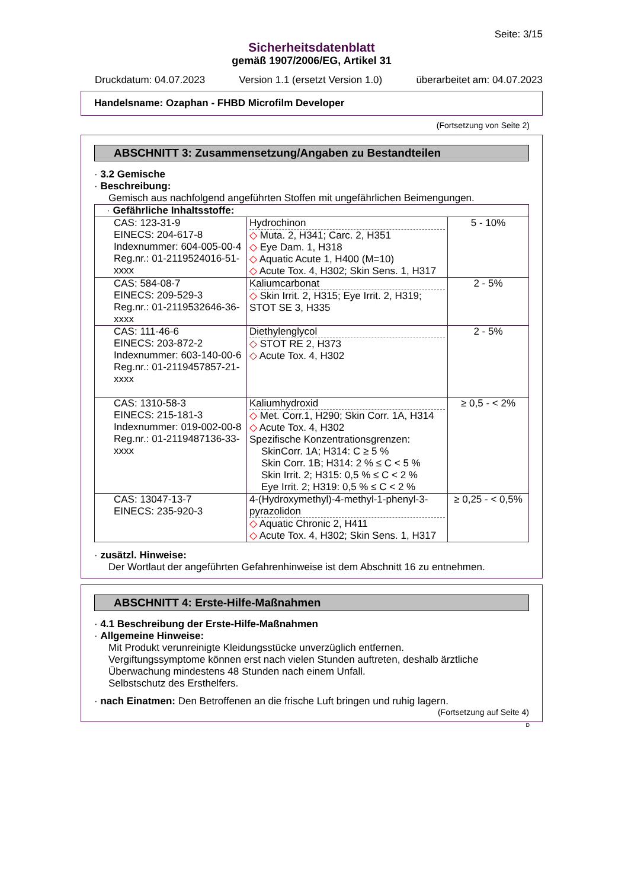Seite: 3/15
Sicherheitsdatenblatt
gemäß 1907/2006/EG, Artikel 31
Druckdatum: 04.07.2023 Version 1.1 (ersetzt Version 1.0) überarbeitet am: 04.07.2023
Handelsname: Ozaphan - FHBD Microfilm Developer
(Fortsetzung von Seite 2)
ABSCHNITT 3: Zusammensetzung/Angaben zu Bestandteilen
· 3.2 Gemische
· Beschreibung:
Gemisch aus nachfolgend angeführten Stoffen mit ungefährlichen Beimengungen.
| · Gefährliche Inhaltsstoffe: | | |
| CAS: 123-31-9 EINECS: 204-617-8 Indexnummer: 604-005-00-4 Reg.nr.: 01-2119524016-51- xxxx | Hydrochinon ◇ Muta. 2, H341; Carc. 2, H351 ◇ Eye Dam. 1, H318 ◇ Aquatic Acute 1, H400 (M=10) ◇ Acute Tox. 4, H302; Skin Sens. 1, H317 | 5 - 10% |
| CAS: 584-08-7 EINECS: 209-529-3 Reg.nr.: 01-2119532646-36- xxxx | Kaliumcarbonat ◇ Skin Irrit. 2, H315; Eye Irrit. 2, H319; STOT SE 3, H335 | 2 - 5% |
| CAS: 111-46-6 EINECS: 203-872-2 Indexnummer: 603-140-00-6 Reg.nr.: 01-2119457857-21- xxxx | Diethylenglycol ◇ STOT RE 2, H373 ◇ Acute Tox. 4, H302 | 2 - 5% |
| CAS: 1310-58-3 EINECS: 215-181-3 Indexnummer: 019-002-00-8 Reg.nr.: 01-2119487136-33- xxxx | Kaliumhydroxid ◇ Met. Corr.1, H290; Skin Corr. 1A, H314 ◇ Acute Tox. 4, H302 Spezifische Konzentrationsgrenzen: SkinCorr. 1A; H314: C ≥ 5 % Skin Corr. 1B; H314: 2 % ≤ C < 5 % Skin Irrit. 2; H315: 0,5 % ≤ C < 2 % Eye Irrit. 2; H319: 0,5 % ≤ C < 2 % | ≥ 0,5 - < 2% |
| CAS: 13047-13-7 EINECS: 235-920-3 | 4-(Hydroxymethyl)-4-methyl-1-phenyl-3-pyrazolidon ◇ Aquatic Chronic 2, H411 ◇ Acute Tox. 4, H302; Skin Sens. 1, H317 | ≥ 0,25 - < 0,5% |
· zusätzl. Hinweise:
Der Wortlaut der angeführten Gefahrenhinweise ist dem Abschnitt 16 zu entnehmen.
ABSCHNITT 4: Erste-Hilfe-Maßnahmen
· 4.1 Beschreibung der Erste-Hilfe-Maßnahmen
· Allgemeine Hinweise:
Mit Produkt verunreinigte Kleidungsstücke unverzüglich entfernen.
Vergiftungssymptome können erst nach vielen Stunden auftreten, deshalb ärztliche Überwachung mindestens 48 Stunden nach einem Unfall.
Selbstschutz des Ersthelfers.
· nach Einatmen: Den Betroffenen an die frische Luft bringen und ruhig lagern.
(Fortsetzung auf Seite 4)
D